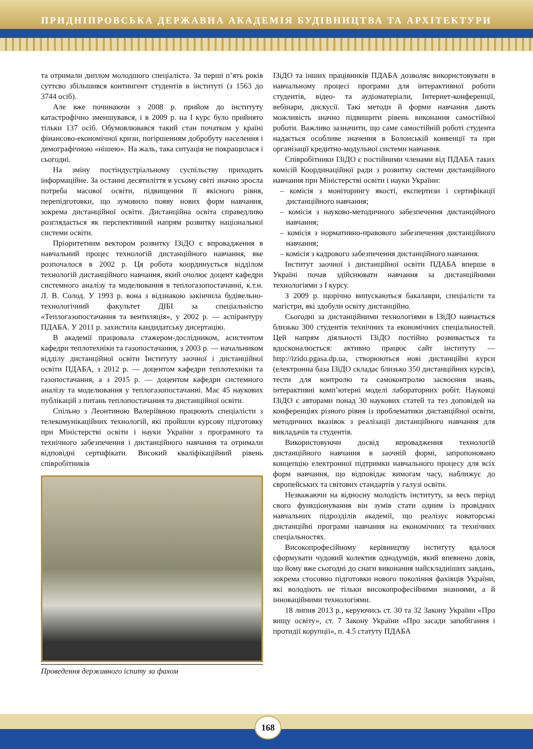ПРИДНІПРОВСЬКА ДЕРЖАВНА АКАДЕМІЯ БУДІВНИЦТВА ТА АРХІТЕКТУРИ
та отримали диплом молодшого спеціаліста. За перші п’ять років суттєво збільшився контингент студентів в інституті (з 1563 до 3744 осіб).
Але вже починаючи з 2008 р. прийом до інституту катастрофічно зменшувався, і в 2009 р. на І курс було прийнято тільки 137 осіб. Обумовлювався такий стан початком у країні фінансово-економічної кризи, погіршенням добробуту населення і демографічною «нішею». На жаль, така ситуація не покращилася і сьогодні.
На зміну постіндустріальному суспільству приходить інформаційне. За останні десятиліття в усьому світі значно зросла потреба масової освіти, підвищення її якісного рівня, перепідготовки, що зумовило появу нових форм навчання, зокрема дистанційної освіти. Дистанційна освіта справедливо розглядається як перспективний напрям розвитку національної системи освіти.
Пріоритетним вектором розвитку ІЗіДО є впровадження в навчальний процес технологій дистанційного навчання, яке розпочалося в 2002 р. Ця робота координується відділом технологій дистанційного навчання, який очолює доцент кафедри системного аналізу та моделювання в теплогазопостачанні, к.т.н. Л. В. Солод. У 1993 р. вона з відзнакою закінчила будівельно-технологічний факультет ДІБІ за спеціальністю «Теплогазопостачання та вентиляція», у 2002 р. — аспірантуру ПДАБА. У 2011 р. захистила кандидатську дисертацію.
В академії працювала стажером-дослідником, асистентом кафедри теплотехніки та газопостачання, з 2003 р. — начальником відділу дистанційної освіти Інституту заочної і дистанційної освіти ПДАБА, з 2012 р. — доцентом кафедри теплотехніки та газопостачання, а з 2015 р. — доцентом кафедри системного аналізу та моделювання у теплогазопостачанні. Має 45 наукових публікацій з питань теплопостачання та дистанційної освіти.
Спільно з Леонтиною Валеріївною працюють спеціалісти з телекомунікаційних технологій, які пройшли курсову підготовку при Міністерстві освіти і науки України з програмного та технічного забезпечення і дистанційного навчання та отримали відповідні сертифікати. Високий кваліфікаційний рівень співробітників
Проведення державного іспиту за фахом
ІЗіДО та інших працівників ПДАБА дозволяє використовувати в навчальному процесі програми для інтерактивної роботи студентів, відео- та аудіоматеріали, Інтернет-конференції, вебінари, дискусії. Такі методи й форми навчання дають можливість значно підвищити рівень виконання самостійної роботи. Важливо зазначити, що саме самостійній роботі студента надається особливе значення в Болонській конвенції та при організації кредитно-модульної системи навчання.
Співробітники ІЗіДО є постійними членами від ПДАБА таких комісій Координаційної ради з розвитку системи дистанційного навчання при Міністерстві освіти і науки України:
– комісія з моніторингу якості, експертизи і сертифікації дистанційного навчання;
– комісія з науково-методичного забезпечення дистанційного навчання;
– комісія з нормативно-правового забезпечення дистанційного навчання;
– комісія з кадрового забезпечення дистанційного навчання.
Інститут заочної і дистанційної освіти ПДАБА вперше в Україні почав здійснювати навчання за дистанційними технологіями з І курсу.
З 2009 р. щорічно випускаються бакалаври, спеціалісти та магістри, які здобули освіту дистанційно.
Сьогодні за дистанційними технологіями в ІЗіДО навчається близько 300 студентів технічних та економічних спеціальностей. Цей напрям діяльності ІЗіДО постійно розвивається та вдосконалюється: активно працює сайт інституту — http://izido.pgasa.dp.ua, створюються нові дистанційні курси (електронна база ІЗіДО складає близько 350 дистанційних курсів), тести для контролю та самоконтролю засвоєння знань, інтерактивні комп’ютерні моделі лабораторних робіт. Науковці ІЗіДО є авторами понад 30 наукових статей та тез доповідей на конференціях різного рівня із проблематики дистанційної освіти, методичних вказівок з реалізації дистанційного навчання для викладачів та студентів.
Використовуючи досвід впровадження технологій дистанційного навчання в заочній формі, запропоновано концепцію електронної підтримки навчального процесу для всіх форм навчання, що відповідає вимогам часу, наближує до європейських та світових стандартів у галузі освіти.
Незважаючи на відносну молодість інституту, за весь період свого функціонування він зумів стати одним із провідних навчальних підрозділів академії, що реалізує новаторські дистанційні програми навчання на економічних та технічних спеціальностях.
Високопрофесійному керівництву інституту вдалося сформувати чудовий колектив однодумців, який впевнено довів, що йому вже сьогодні до снаги виконання найскладніших завдань, зокрема стосовно підготовки нового покоління фахівців України, які володіють не тільки високопрофесійними знаннями, а й інноваційними технологіями.
18 липня 2013 р., керуючись ст. 30 та 32 Закону України «Про вищу освіту», ст. 7 Закону України «Про засади запобігання і протидії корупції», п. 4.5 статуту ПДАБА
168